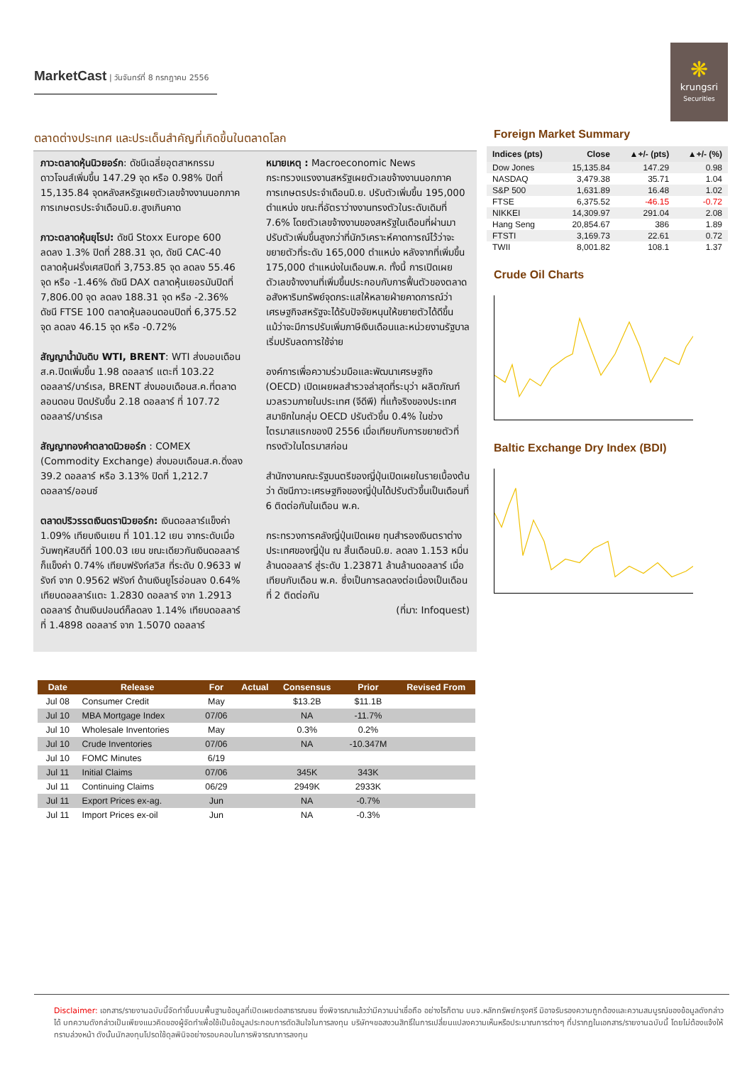MarketCast | วันจันทร์ที่ 8 กรกฎาคม 2556
❋
krungsri
Securities
ตลาดต่างประเทศ และประเด็นสำคัญที่เกิดขึ้นในตลาดโลก
ภาวะตลาดหุ้นนิวยอร์ก: ดัชนีเฉลี่ยอุตสาหกรรมดาวโจนส์เพิ่มขึ้น 147.29 จุด หรือ 0.98% ปิดที่ 15,135.84 จุดหลังสหรัฐเผยตัวเลขจ้างงานนอกภาคการเกษตรประจำเดือนมิ.ย.สูงเกินคาด
ภาวะตลาดหุ้นยุโรป: ดัชนี Stoxx Europe 600 ลดลง 1.3% ปิดที่ 288.31 จุด, ดัชนี CAC-40 ตลาดหุ้นฝรั่งเศสปิดที่ 3,753.85 จุด ลดลง 55.46 จุด หรือ -1.46% ดัชนี DAX ตลาดหุ้นเยอรมันปิดที่ 7,806.00 จุด ลดลง 188.31 จุด หรือ -2.36% ดัชนี FTSE 100 ตลาดหุ้นลอนดอนปิดที่ 6,375.52 จุด ลดลง 46.15 จุด หรือ -0.72%
สัญญาน้ำมันดิบ WTI, BRENT: WTI ส่งมอบเดือนส.ค.ปิดเพิ่มขึ้น 1.98 ดอลลาร์ แตะที่ 103.22 ดอลลาร์/บาร์เรล, BRENT ส่งมอบเดือนส.ค.ที่ตลาดลอนดอน ปิดปรับขึ้น 2.18 ดอลลาร์ ที่ 107.72 ดอลลาร์/บาร์เรล
สัญญาทองคำตลาดนิวยอร์ก : COMEX (Commodity Exchange) ส่งมอบเดือนส.ค.ดิ่งลง 39.2 ดอลลาร์ หรือ 3.13% ปิดที่ 1,212.7 ดอลลาร์/ออนซ์
ตลาดปริวรรตเงินตรานิวยอร์ก: เงินดอลลาร์แข็งค่า 1.09% เทียบเงินเยน ที่ 101.12 เยน จากระดับเมื่อวันพฤหัสบดีที่ 100.03 เยน ขณะเดียวกันเงินดอลลาร์ก็แข็งค่า 0.74% เทียบฟรังก์สวิส ที่ระดับ 0.9633 ฟรังก์ จาก 0.9562 ฟรังก์ ด้านเงินยูโรอ่อนลง 0.64% เทียบดอลลาร์แตะ 1.2830 ดอลลาร์ จาก 1.2913 ดอลลาร์ ด้านเงินปอนด์ก็ลดลง 1.14% เทียบดอลลาร์ ที่ 1.4898 ดอลลาร์ จาก 1.5070 ดอลลาร์
หมายเหตุ : Macroeconomic News
กระทรวงแรงงานสหรัฐเผยตัวเลขจ้างงานนอกภาคการเกษตรประจำเดือนมิ.ย. ปรับตัวเพิ่มขึ้น 195,000 ตำแหน่ง ขณะที่อัตราว่างงานทรงตัวในระดับเดิมที่ 7.6% โดยตัวเลขจ้างงานของสหรัฐในเดือนที่ผ่านมาปรับตัวเพิ่มขึ้นสูงกว่าที่นักวิเคราะห์คาดการณ์ไว้ว่าจะขยายตัวที่ระดับ 165,000 ตำแหน่ง หลังจากที่เพิ่มขึ้น 175,000 ตำแหน่งในเดือนพ.ค. ทั้งนี้ การเปิดเผยตัวเลขจ้างงานที่เพิ่มขึ้นประกอบกับการฟื้นตัวของตลาดอสังหาริมทรัพย์จุดกระแสให้หลายฝ่ายคาดการณ์ว่า เศรษฐกิจสหรัฐจะได้รับปัจจัยหนุนให้ขยายตัวได้ดีขึ้น แม้ว่าจะมีการปรับเพิ่มภาษีเงินเดือนและหน่วยงานรัฐบาลเริ่มปรับลดการใช้จ่าย
องค์การเพื่อความร่วมมือและพัฒนาเศรษฐกิจ (OECD) เปิดเผยผลสำรวจล่าสุดที่ระบุว่า ผลิตภัณฑ์มวลรวมภายในประเทศ (จีดีพี) ที่แท้จริงของประเทศสมาชิกในกลุ่ม OECD ปรับตัวขึ้น 0.4% ในช่วงไตรมาสแรกของปี 2556 เมื่อเทียบกับการขยายตัวที่ทรงตัวในไตรมาสก่อน
สำนักงานคณะรัฐมนตรีของญี่ปุ่นเปิดเผยในรายเบื้องต้นว่า ดัชนีภาวะเศรษฐกิจของญี่ปุ่นได้ปรับตัวขึ้นเป็นเดือนที่ 6 ติดต่อกันในเดือน พ.ค.
กระทรวงการคลังญี่ปุ่นเปิดเผย ทุนสำรองเงินตราต่างประเทศของญี่ปุ่น ณ สิ้นเดือนมิ.ย. ลดลง 1.153 หมื่นล้านดอลลาร์ สู่ระดับ 1.23871 ล้านล้านดอลลาร์ เมื่อเทียบกับเดือน พ.ค. ซึ่งเป็นการลดลงต่อเนื่องเป็นเดือนที่ 2 ติดต่อกัน
(ที่มา: Infoquest)
Foreign Market Summary
| Indices (pts) | Close | ▲+/- (pts) | ▲+/- (%) |
| --- | --- | --- | --- |
| Dow Jones | 15,135.84 | 147.29 | 0.98 |
| NASDAQ | 3,479.38 | 35.71 | 1.04 |
| S&P 500 | 1,631.89 | 16.48 | 1.02 |
| FTSE | 6,375.52 | -46.15 | -0.72 |
| NIKKEI | 14,309.97 | 291.04 | 2.08 |
| Hang Seng | 20,854.67 | 386 | 1.89 |
| FTSTI | 3,169.73 | 22.61 | 0.72 |
| TWII | 8,001.82 | 108.1 | 1.37 |
Crude Oil Charts
Baltic Exchange Dry Index (BDI)
| Date | Release | For | Actual | Consensus | Prior | Revised From |
| --- | --- | --- | --- | --- | --- | --- |
| Jul 08 | Consumer Credit | May | | $13.2B | $11.1B | |
| Jul 10 | MBA Mortgage Index | 07/06 | | NA | -11.7% | |
| Jul 10 | Wholesale Inventories | May | | 0.3% | 0.2% | |
| Jul 10 | Crude Inventories | 07/06 | | NA | -10.347M | |
| Jul 10 | FOMC Minutes | 6/19 | | | | |
| Jul 11 | Initial Claims | 07/06 | | 345K | 343K | |
| Jul 11 | Continuing Claims | 06/29 | | 2949K | 2933K | |
| Jul 11 | Export Prices ex-ag. | Jun | | NA | -0.7% | |
| Jul 11 | Import Prices ex-oil | Jun | | NA | -0.3% | |
Disclaimer: เอกสาร/รายงานฉบับนี้จัดทำขึ้นบนพื้นฐานข้อมูลที่เปิดเผยต่อสาธารณชน ซึ่งพิจารณาแล้วว่ามีความน่าเชื่อถือ อย่างไรก็ตาม บมจ.หลักทรัพย์กรุงศรี มิอาจรับรองความถูกต้องและความสมบูรณ์ของข้อมูลดังกล่าวได้ บทความดังกล่าวเป็นเพียงแนวคิดของผู้จัดทำเพื่อใช้เป็นข้อมูลประกอบการตัดสินใจในการลงทุน บริษัทฯขอสงวนสิทธิ์ในการเปลี่ยนแปลงความเห็นหรือประมาณการต่างๆ ที่ปรากฏในเอกสาร/รายงานฉบับนี้ โดยไม่ต้องแจ้งให้ทราบล่วงหน้า ดังนั้นนักลงทุนโปรดใช้ดุลพินิจอย่างรอบคอบในการพิจารณาการลงทุน